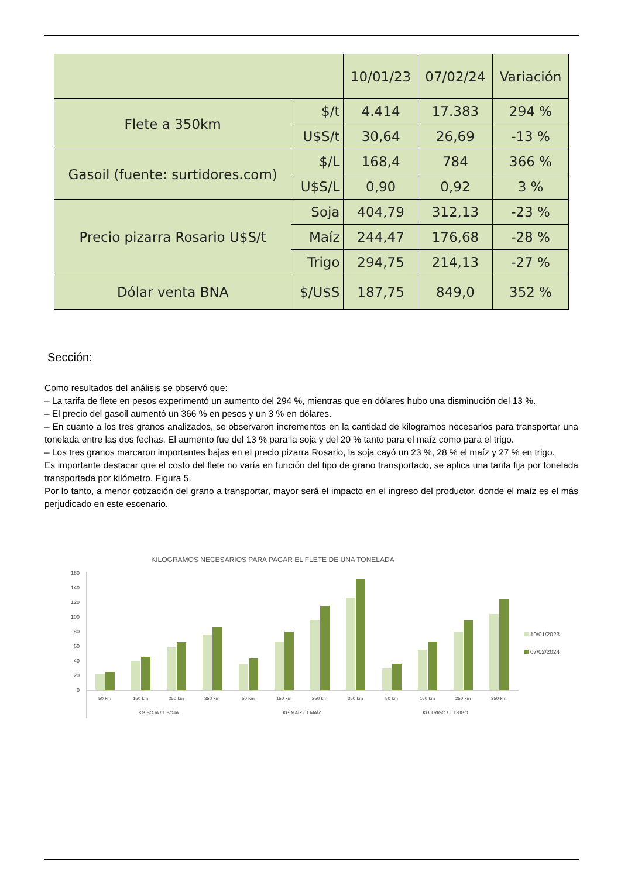| | | 10/01/23 | 07/02/24 | Variación |
| --- | --- | --- | --- | --- |
| Flete a 350km | $/t | 4.414 | 17.383 | 294 % |
| | U$S/t | 30,64 | 26,69 | -13 % |
| Gasoil (fuente: surtidores.com) | $/L | 168,4 | 784 | 366 % |
| | U$S/L | 0,90 | 0,92 | 3 % |
| Precio pizarra Rosario U$S/t | Soja | 404,79 | 312,13 | -23 % |
| | Maíz | 244,47 | 176,68 | -28 % |
| | Trigo | 294,75 | 214,13 | -27 % |
| Dólar venta BNA | $/U$S | 187,75 | 849,0 | 352 % |
Sección:
Como resultados del análisis se observó que:
– La tarifa de flete en pesos experimentó un aumento del 294 %, mientras que en dólares hubo una disminución del 13 %.
– El precio del gasoil aumentó un 366 % en pesos y un 3 % en dólares.
– En cuanto a los tres granos analizados, se observaron incrementos en la cantidad de kilogramos necesarios para transportar una tonelada entre las dos fechas. El aumento fue del 13 % para la soja y del 20 % tanto para el maíz como para el trigo.
– Los tres granos marcaron importantes bajas en el precio pizarra Rosario, la soja cayó un 23 %, 28 % el maíz y 27 % en trigo.
Es importante destacar que el costo del flete no varía en función del tipo de grano transportado, se aplica una tarifa fija por tonelada transportada por kilómetro. Figura 5.
Por lo tanto, a menor cotización del grano a transportar, mayor será el impacto en el ingreso del productor, donde el maíz es el más perjudicado en este escenario.
KILOGRAMOS NECESARIOS PARA PAGAR EL FLETE DE UNA TONELADA
0
20
40
60
80
100
120
140
160
50 km
150 km
250 km
350 km
50 km
150 km
250 km
350 km
50 km
150 km
250 km
350 km
KG SOJA / T SOJA
KG MAÍZ / T MAÍZ
KG TRIGO / T TRIGO
10/01/2023
07/02/2024